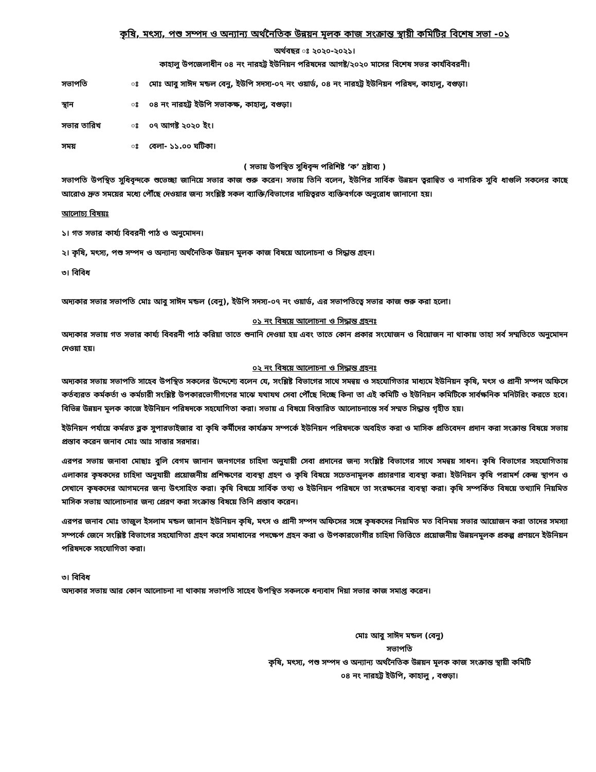কৃষি, মৎস্য, পশু সম্পদ ও অন্যান্য অর্থনৈতিক উন্নয়ন মূলক কাজ সংক্রান্ত স্থায়ী কমিটির বিশেষ সভা -০১
অর্থবছর ঃ ২০২০-২০২১।
কাহালু উপজেলাধীন ০৪ নং নারহট্ট ইউনিয়ন পরিষদের আগষ্ট/২০২০ মাসের বিশেষ সভর কার্যবিবরনী।
সভাপতি ঃ মোঃ আবু সাঈদ মন্ডল বেনু, ইউপি সদস্য-০৭ নং ওয়ার্ড, ০৪ নং নারহট্ট ইউনিয়ন পরিষদ, কাহালু, বগুড়া।
স্থান ঃ ০৪ নং নারহট্ট ইউপি সভাকক্ষ, কাহালু, বগুড়া।
সভার তারিখ ঃ ০৭ আগষ্ট ২০২০ ইং।
সময় ঃ বেলা- ১১.০০ ঘটিকা।
( সভায় উপস্থিত সুধিবৃন্দ পরিশিষ্ট ‘ক’ দ্রষ্টাব্য )
সভাপতি উপস্থিত সুধিবৃন্দকে শুভেচ্ছা জানিয়ে সভার কাজ শুরু করেন। সভায় তিনি বলেন, ইউপির সার্বিক উন্নয়ন ত্বরান্বিত ও নাগরিক সুবি ধাগুলি সকলের কাছে আরোও দ্রুত সময়ের মধ্যে পৌঁছে দেওয়ার জন্য সংশ্লিষ্ট সকল ব্যাক্তি/বিভাগের দায়িত্বরত ব্যক্তিবর্গকে অনুরোধ জানানো হয়।
আলোচ্য বিষয়ঃ
১। গত সভার কার্য্য বিবরনী পাঠ ও অনুমোদন।
২। কৃষি, মৎস্য, পশু সম্পদ ও অন্যান্য অর্থনৈতিক উন্নয়ন মূলক কাজ বিষয়ে আলোচনা ও সিদ্ধান্ত গ্রহন।
৩। বিবিধ
অদ্যকার সভার সভাপতি মোঃ আবু সাঈদ মন্ডল (বেনু), ইউপি সদস্য-০৭ নং ওয়ার্ড, এর সভাপতিত্বে সভার কাজ শুরু করা হলো।
০১ নং বিষয়ে আলোচনা ও সিদ্ধান্ত গ্রহনঃ
অদ্যকার সভায় গত সভার কার্য্য বিবরনী পাঠ করিয়া তাতে শুনানি দেওয়া হয় এবং তাতে কোন প্রকার সংযোজন ও বিয়োজন না থাকায় তাহা সর্ব সম্মতিতে অনুমোদন দেওয়া হয়।
০২ নং বিষয়ে আলোচনা ও সিদ্ধান্ত গ্রহনঃ
অদ্যকার সভায় সভাপতি সাহেব উপস্থিত সকলের উদ্দেশ্যে বলেন যে, সংশ্লিষ্ট বিভাগের সাথে সমন্বয় ও সহযোগিতার মাধ্যমে ইউনিয়ন কৃষি, মৎস ও প্রানী সম্পদ অফিসে কর্তব্যরত কর্মকর্তা ও কর্মচারী সংশ্লিষ্ট উপকারভোগীগণের মাঝে যথাযথ সেবা পৌঁছে দিচ্ছে কিনা তা এই কমিটি ও ইউনিয়ন কমিটিকে সার্বক্ষনিক মনিটরিং করতে হবে। বিভিন্ন উন্নয়ন মূলক কাজে ইউনিয়ন পরিষদকে সহযোগিতা করা। সভায় এ বিষয়ে বিস্তারিত আলোচনান্তে সর্ব সম্মত সিদ্ধান্ত গৃহীত হয়।
ইউনিয়ন পর্যায়ে কর্মরত ব্লক সুপারভাইজার বা কৃষি কর্মীদের কার্যক্রম সম্পর্কে ইউনিয়ন পরিষদকে অবহিত করা ও মাসিক প্রতিবেদন প্রদান করা সংক্রান্ত বিষয়ে সভায় প্রস্তাব করেন জনাব মোঃ আঃ সাত্তার সরদার।
এরপর সভায় জনাবা মোছাঃ বুলি বেগম জানান জনগণের চাহিদা অনুযায়ী সেবা প্রদানের জন্য সংশ্লিষ্ট বিভাগের সাথে সমন্বয় সাধন। কৃষি বিভাগের সহযোগিতায় এলাকার কৃষকদের চাহিদা অনুযায়ী প্রয়োজনীয় প্রশিক্ষণের ব্যবস্থা গ্রহণ ও কৃষি বিষয়ে সচেতনামূলক প্রচারণার ব্যবস্থা করা। ইউনিয়ন কৃষি পরামর্শ কেন্দ্র স্থাপন ও সেখানে কৃষকদের আগমনের জন্য উৎসাহিত করা। কৃষি বিষয়ে সার্বিক তথ্য ও ইউনিয়ন পরিষদে তা সংরক্ষনের ব্যবস্থা করা। কৃষি সম্পর্কিত বিষয়ে তথ্যাদি নিয়মিত মাসিক সভায় আলোচনার জন্য প্রেরণ করা সংক্রান্ত বিষয়ে তিনি প্রস্তাব করেন।
এরপর জনাব মোঃ তাজুল ইসলাম মন্ডল জানান ইউনিয়ন কৃষি, মৎস ও প্রানী সম্পদ অফিসের সঙ্গে কৃষকদের নিয়মিত মত বিনিময় সভার আয়োজন করা তাদের সমস্যা সম্পর্কে জেনে সংশ্লিষ্ট বিভাগের সহযোগিতা গ্রহণ করে সমাধানের পদক্ষেপ গ্রহন করা ও উপকারভোগীর চাহিদা ভিত্তিতে প্রয়োজনীয় উন্নয়নমূলক প্রকল্প প্রণয়নে ইউনিয়ন পরিষদকে সহযোগিতা করা।
৩। বিবিধ
অদ্যকার সভায় আর কোন আলোচনা না থাকায় সভাপতি সাহেব উপস্থিত সকলকে ধন্যবাদ দিয়া সভার কাজ সমাপ্ত করেন।
মোঃ আবু সাঈদ মন্ডল (বেনু)
সভাপতি
কৃষি, মৎস্য, পশু সম্পদ ও অন্যান্য অর্থনৈতিক উন্নয়ন মূলক কাজ সংক্রান্ত স্থায়ী কমিটি
০৪ নং নারহট্ট ইউপি, কাহালু , বগুড়া।